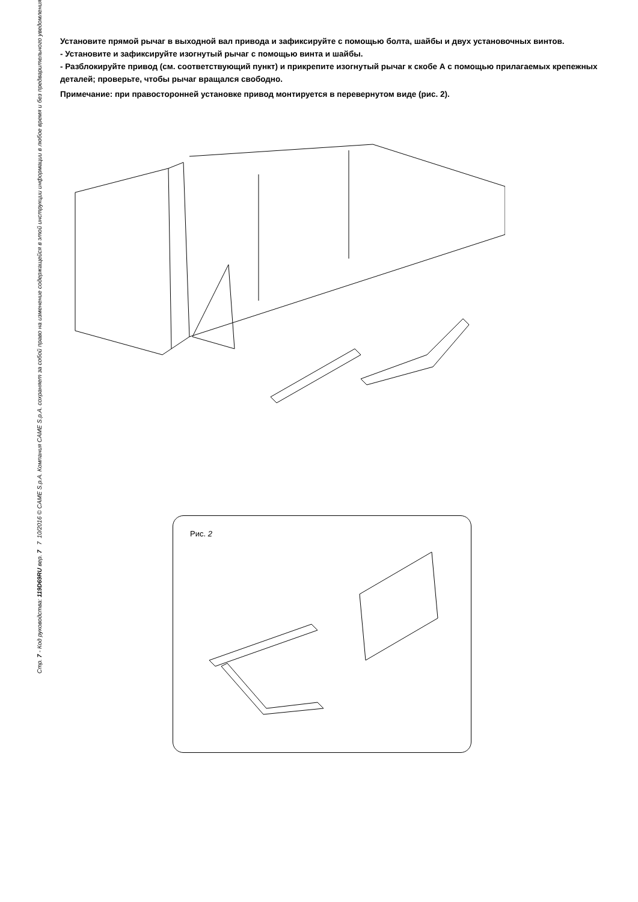Установите прямой рычаг в выходной вал привода и зафиксируйте с помощью болта, шайбы и двух установочных винтов.
- Установите и зафиксируйте изогнутый рычаг с помощью винта и шайбы.
- Разблокируйте привод (см. соответствующий пункт) и прикрепите изогнутый рычаг к скобе А с помощью прилагаемых крепежных деталей; проверьте, чтобы рычаг вращался свободно.
Примечание: при правосторонней установке привод монтируется в перевернутом виде (рис. 2).
Рис. 2
Стр. 7 - Код руководства: 119D69RU вер. 7 7 10/2016 © CAME S.p.A. Компания CAME S.p.A. сохраняет за собой право на изменение содержащейся в этой инструкции информации в любое время и без предварительного уведомления.